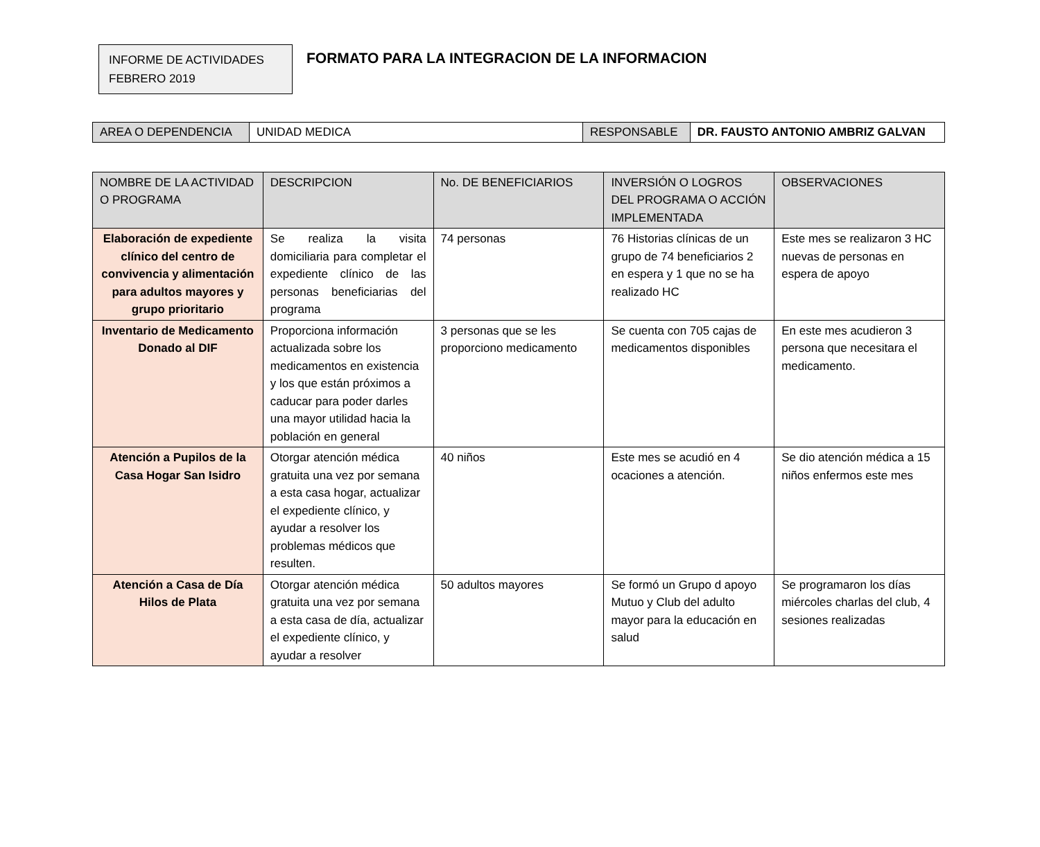INFORME DE ACTIVIDADES
FEBRERO 2019
FORMATO PARA LA INTEGRACION DE LA INFORMACION
| AREA O DEPENDENCIA | UNIDAD MEDICA | RESPONSABLE | DR. FAUSTO ANTONIO AMBRIZ GALVAN |
| NOMBRE DE LA ACTIVIDAD O PROGRAMA | DESCRIPCION | No. DE BENEFICIARIOS | INVERSIÓN O LOGROS DEL PROGRAMA O ACCIÓN IMPLEMENTADA | OBSERVACIONES |
| --- | --- | --- | --- | --- |
| Elaboración de expediente clínico del centro de convivencia y alimentación para adultos mayores y grupo prioritario | Se realiza la visita domiciliaria para completar el expediente clínico de las personas beneficiarias del programa | 74 personas | 76 Historias clínicas de un grupo de 74 beneficiarios 2 en espera y 1 que no se ha realizado HC | Este mes se realizaron 3 HC nuevas de personas en espera de apoyo |
| Inventario de Medicamento Donado al DIF | Proporciona información actualizada sobre los medicamentos en existencia y los que están próximos a caducar para poder darles una mayor utilidad hacia la población en general | 3 personas que se les proporciono medicamento | Se cuenta con 705 cajas de medicamentos disponibles | En este mes acudieron 3 persona que necesitara el medicamento. |
| Atención a Pupilos de la Casa Hogar San Isidro | Otorgar atención médica gratuita una vez por semana a esta casa hogar, actualizar el expediente clínico, y ayudar a resolver los problemas médicos que resulten. | 40 niños | Este mes se acudió en 4 ocaciones a atención. | Se dio atención médica a 15 niños enfermos este mes |
| Atención a Casa de Día Hilos de Plata | Otorgar atención médica gratuita una vez por semana a esta casa de día, actualizar el expediente clínico, y ayudar a resolver | 50 adultos mayores | Se formó un Grupo d apoyo Mutuo y Club del adulto mayor para la educación en salud | Se programaron los días miércoles charlas del club, 4 sesiones realizadas |